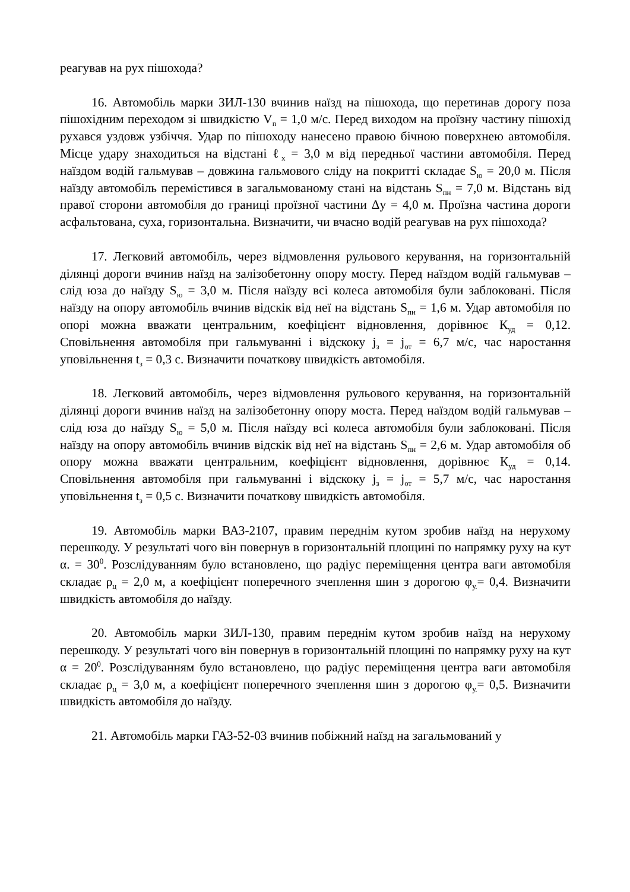реагував на рух пішохода?
16. Автомобіль марки ЗИЛ-130 вчинив наїзд на пішохода, що перетинав дорогу поза пішохідним переходом зі швидкістю V<sub>n</sub> = 1,0 м/с. Перед виходом на проїзну частину пішохід рухався уздовж узбіччя. Удар по пішоходу нанесено правою бічною поверхнею автомобіля. Місце удару знаходиться на відстані ℓ<sub>х</sub> = 3,0 м від передньої частини автомобіля. Перед наїздом водій гальмував – довжина гальмового сліду на покритті складає S<sub>ю</sub> = 20,0 м. Після наїзду автомобіль перемістився в загальмованому стані на відстань S<sub>пн</sub> = 7,0 м. Відстань від правої сторони автомобіля до границі проїзної частини Δу = 4,0 м. Проїзна частина дороги асфальтована, суха, горизонтальна. Визначити, чи вчасно водій реагував на рух пішохода?
17. Легковий автомобіль, через відмовлення рульового керування, на горизонтальній ділянці дороги вчинив наїзд на залізобетонну опору мосту. Перед наїздом водій гальмував – слід юза до наїзду S<sub>ю</sub> = 3,0 м. Після наїзду всі колеса автомобіля були заблоковані. Після наїзду на опору автомобіль вчинив відскік від неї на відстань S<sub>пн</sub> = 1,6 м. Удар автомобіля по опорі можна вважати центральним, коефіцієнт відновлення, дорівнює К<sub>уд</sub> = 0,12. Сповільнення автомобіля при гальмуванні і відскоку j<sub>з</sub> = j<sub>от</sub> = 6,7 м/с, час наростання уповільнення t<sub>з</sub> = 0,3 с. Визначити початкову швидкість автомобіля.
18. Легковий автомобіль, через відмовлення рульового керування, на горизонтальній ділянці дороги вчинив наїзд на залізобетонну опору моста. Перед наїздом водій гальмував – слід юза до наїзду S<sub>ю</sub> = 5,0 м. Після наїзду всі колеса автомобіля були заблоковані. Після наїзду на опору автомобіль вчинив відскік від неї на відстань S<sub>пн</sub> = 2,6 м. Удар автомобіля об опору можна вважати центральним, коефіцієнт відновлення, дорівнює К<sub>уд</sub> = 0,14. Сповільнення автомобіля при гальмуванні і відскоку j<sub>з</sub> = j<sub>от</sub> = 5,7 м/с, час наростання уповільнення t<sub>з</sub> = 0,5 с. Визначити початкову швидкість автомобіля.
19. Автомобіль марки ВАЗ-2107, правим переднім кутом зробив наїзд на нерухому перешкоду. У результаті чого він повернув в горизонтальній площині по напрямку руху на кут α. = 30<sup>0</sup>. Розслідуванням було встановлено, що радіус переміщення центра ваги автомобіля складає ρ<sub>ц</sub> = 2,0 м, а коефіцієнт поперечного зчеплення шин з дорогою φ<sub>у.</sub>= 0,4. Визначити швидкість автомобіля до наїзду.
20. Автомобіль марки ЗИЛ-130, правим переднім кутом зробив наїзд на нерухому перешкоду. У результаті чого він повернув в горизонтальній площині по напрямку руху на кут α = 20<sup>0</sup>. Розслідуванням було встановлено, що радіус переміщення центра ваги автомобіля складає ρ<sub>ц</sub> = 3,0 м, а коефіцієнт поперечного зчеплення шин з дорогою φ<sub>у.</sub>= 0,5. Визначити швидкість автомобіля до наїзду.
21. Автомобіль марки ГАЗ-52-03 вчинив побіжний наїзд на загальмований у